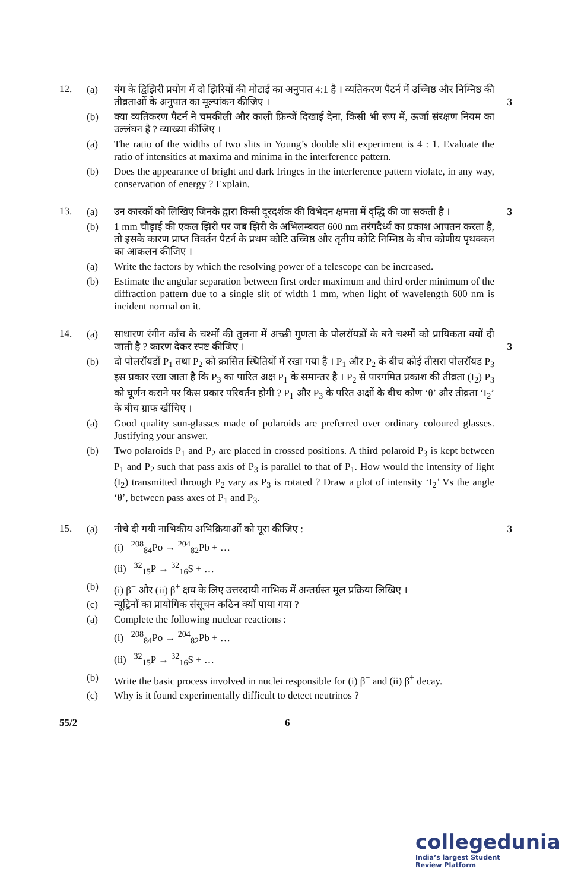12.
(a) यंग के द्विझिरी प्रयोग में दो झिरियों की मोटाई का अनुपात 4:1 है । व्यतिकरण पैटर्न में उच्चिष्ठ और निम्निष्ठ की तीव्रताओं के अनुपात का मूल्यांकन कीजिए ।
3
(b) क्या व्यतिकरण पैटर्न ने चमकीली और काली फ्रिन्जें दिखाई देना, किसी भी रूप में, ऊर्जा संरक्षण नियम का उल्लंघन है ? व्याख्या कीजिए ।
(a) The ratio of the widths of two slits in Young’s double slit experiment is 4 : 1. Evaluate the ratio of intensities at maxima and minima in the interference pattern.
(b) Does the appearance of bright and dark fringes in the interference pattern violate, in any way, conservation of energy ? Explain.
13.
(a) उन कारकों को लिखिए जिनके द्वारा किसी दूरदर्शक की विभेदन क्षमता में वृद्धि की जा सकती है ।
3
(b) 1 mm चौड़ाई की एकल झिरी पर जब झिरी के अभिलम्बवत 600 nm तरंगदैर्ध्य का प्रकाश आपतन करता है, तो इसके कारण प्राप्त विवर्तन पैटर्न के प्रथम कोटि उच्चिष्ठ और तृतीय कोटि निम्निष्ठ के बीच कोणीय पृथक्कन का आकलन कीजिए ।
(a) Write the factors by which the resolving power of a telescope can be increased.
(b) Estimate the angular separation between first order maximum and third order minimum of the diffraction pattern due to a single slit of width 1 mm, when light of wavelength 600 nm is incident normal on it.
14.
(a) साधारण रंगीन काँच के चश्मों की तुलना में अच्छी गुणता के पोलरॉयडों के बने चश्मों को प्रायिकता क्यों दी जाती है ? कारण देकर स्पष्ट कीजिए ।
3
(b) दो पोलरॉयडों P<sub>1</sub> तथा P<sub>2</sub> को क्रासित स्थितियों में रखा गया है । P<sub>1</sub> और P<sub>2</sub> के बीच कोई तीसरा पोलरॉयड P<sub>3</sub> इस प्रकार रखा जाता है कि P<sub>3</sub> का पारित अक्ष P<sub>1</sub> के समान्तर है । P<sub>2</sub> से पारगमित प्रकाश की तीव्रता (I<sub>2</sub>) P<sub>3</sub> को घूर्णन कराने पर किस प्रकार परिवर्तन होगी ? P<sub>1</sub> और P<sub>3</sub> के परित अक्षों के बीच कोण ‘θ’ और तीव्रता ‘I<sub>2</sub>’ के बीच ग्राफ खींचिए ।
(a) Good quality sun-glasses made of polaroids are preferred over ordinary coloured glasses. Justifying your answer.
(b) Two polaroids P<sub>1</sub> and P<sub>2</sub> are placed in crossed positions. A third polaroid P<sub>3</sub> is kept between P<sub>1</sub> and P<sub>2</sub> such that pass axis of P<sub>3</sub> is parallel to that of P<sub>1</sub>. How would the intensity of light (I<sub>2</sub>) transmitted through P<sub>2</sub> vary as P<sub>3</sub> is rotated ? Draw a plot of intensity ‘I<sub>2</sub>’ Vs the angle ‘θ’, between pass axes of P<sub>1</sub> and P<sub>3</sub>.
15.
(a) नीचे दी गयी नाभिकीय अभिक्रियाओं को पूरा कीजिए :
3
(i) <sup>208</sup><sub>84</sub>Po → <sup>204</sup><sub>82</sub>Pb + …
(ii) <sup>32</sup><sub>15</sub>P → <sup>32</sup><sub>16</sub>S + …
(b) (i) β<sup>−</sup> और (ii) β<sup>+</sup> क्षय के लिए उत्तरदायी नाभिक में अन्तर्ग्रस्त मूल प्रक्रिया लिखिए ।
(c) न्यूट्रिनों का प्रायोगिक संसूचन कठिन क्यों पाया गया ?
(a) Complete the following nuclear reactions :
(i) <sup>208</sup><sub>84</sub>Po → <sup>204</sup><sub>82</sub>Pb + …
(ii) <sup>32</sup><sub>15</sub>P → <sup>32</sup><sub>16</sub>S + …
(b) Write the basic process involved in nuclei responsible for (i) β<sup>−</sup> and (ii) β<sup>+</sup> decay.
(c) Why is it found experimentally difficult to detect neutrinos ?
55/2 6
collegedunia
India’s largest Student Review Platform